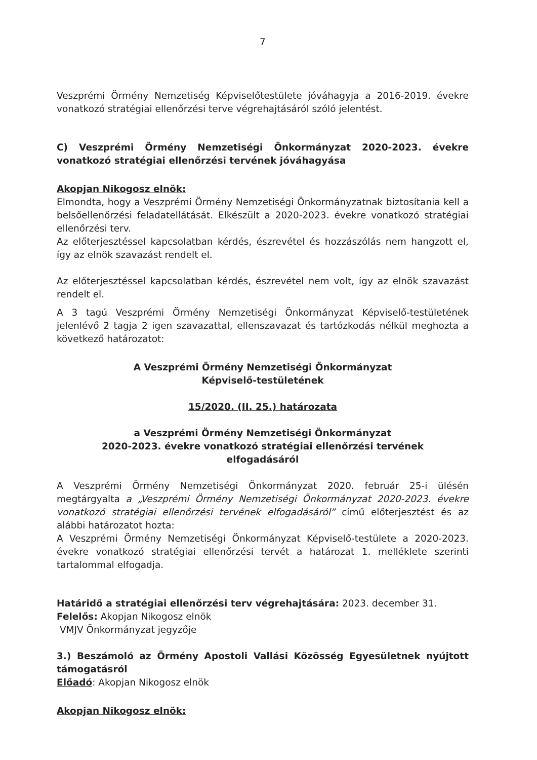7
Veszprémi Örmény Nemzetiség Képviselőtestülete jóváhagyja a 2016-2019. évekre vonatkozó stratégiai ellenőrzési terve végrehajtásáról szóló jelentést.
C) Veszprémi Örmény Nemzetiségi Önkormányzat 2020-2023. évekre vonatkozó stratégiai ellenőrzési tervének jóváhagyása
Akopjan Nikogosz elnök:
Elmondta, hogy a Veszprémi Örmény Nemzetiségi Önkormányzatnak biztosítania kell a belsőellenőrzési feladatellátását. Elkészült a 2020-2023. évekre vonatkozó stratégiai ellenőrzési terv.
Az előterjesztéssel kapcsolatban kérdés, észrevétel és hozzászólás nem hangzott el, így az elnök szavazást rendelt el.
Az előterjesztéssel kapcsolatban kérdés, észrevétel nem volt, így az elnök szavazást rendelt el.
A 3 tagú Veszprémi Örmény Nemzetiségi Önkormányzat Képviselő-testületének jelenlévő 2 tagja 2 igen szavazattal, ellenszavazat és tartózkodás nélkül meghozta a következő határozatot:
A Veszprémi Örmény Nemzetiségi Önkormányzat
Képviselő-testületének
15/2020. (II. 25.) határozata
a Veszprémi Örmény Nemzetiségi Önkormányzat
2020-2023. évekre vonatkozó stratégiai ellenőrzési tervének
elfogadásáról
A Veszprémi Örmény Nemzetiségi Önkormányzat 2020. február 25-i ülésén megtárgyalta a „Veszprémi Örmény Nemzetiségi Önkormányzat 2020-2023. évekre vonatkozó stratégiai ellenőrzési tervének elfogadásáról” című előterjesztést és az alábbi határozatot hozta:
A Veszprémi Örmény Nemzetiségi Önkormányzat Képviselő-testülete a 2020-2023. évekre vonatkozó stratégiai ellenőrzési tervét a határozat 1. melléklete szerinti tartalommal elfogadja.
Határidő a stratégiai ellenőrzési terv végrehajtására: 2023. december 31.
Felelős: Akopjan Nikogosz elnök
VMJV Önkormányzat jegyzője
3.) Beszámoló az Örmény Apostoli Vallási Közösség Egyesületnek nyújtott támogatásról
Előadó: Akopjan Nikogosz elnök
Akopjan Nikogosz elnök: